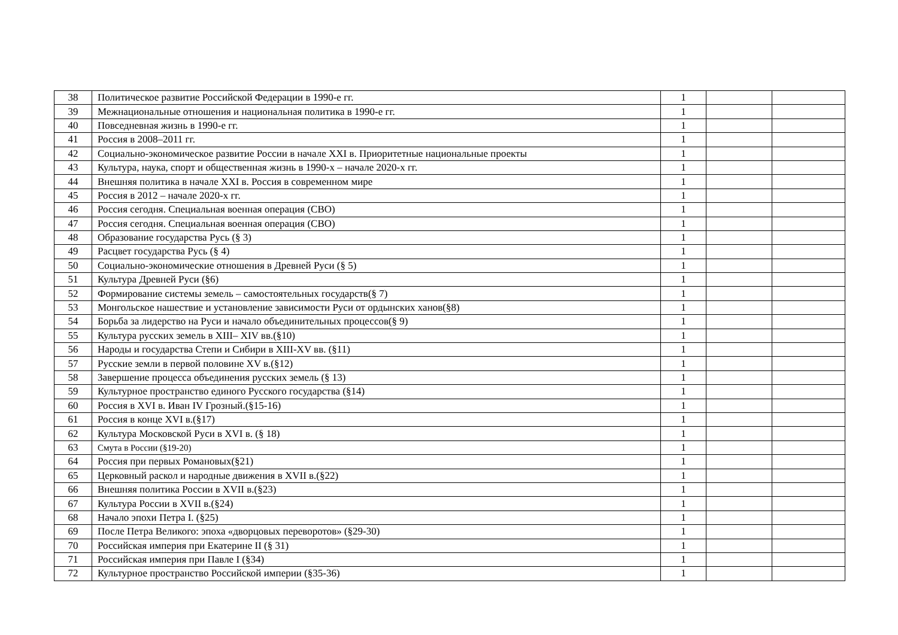| 38 | Политическое развитие Российской Федерации в 1990-е гг. | 1 | | |
| 39 | Межнациональные отношения и национальная политика в 1990-е гг. | 1 | | |
| 40 | Повседневная жизнь в 1990-е гг. | 1 | | |
| 41 | Россия в 2008–2011 гг. | 1 | | |
| 42 | Социально-экономическое развитие России в начале XXI в. Приоритетные национальные проекты | 1 | | |
| 43 | Культура, наука, спорт и общественная жизнь в 1990-х – начале 2020-х гг. | 1 | | |
| 44 | Внешняя политика в начале XXI в. Россия в современном мире | 1 | | |
| 45 | Россия в 2012 – начале 2020-х гг. | 1 | | |
| 46 | Россия сегодня. Специальная военная операция (СВО) | 1 | | |
| 47 | Россия сегодня. Специальная военная операция (СВО) | 1 | | |
| 48 | Образование государства Русь (§ 3) | 1 | | |
| 49 | Расцвет государства Русь (§ 4) | 1 | | |
| 50 | Социально-экономические отношения в Древней Руси (§ 5) | 1 | | |
| 51 | Культура Древней Руси (§6) | 1 | | |
| 52 | Формирование системы земель – самостоятельных государств(§ 7) | 1 | | |
| 53 | Монгольское нашествие и установление зависимости Руси от ордынских ханов(§8) | 1 | | |
| 54 | Борьба за лидерство на Руси и начало объединительных процессов(§ 9) | 1 | | |
| 55 | Культура русских земель в XIII– XIV вв.(§10) | 1 | | |
| 56 | Народы и государства Степи и Сибири в XIII-XV вв. (§11) | 1 | | |
| 57 | Русские земли в первой половине XV в.(§12) | 1 | | |
| 58 | Завершение процесса объединения русских земель (§ 13) | 1 | | |
| 59 | Культурное пространство единого Русского государства (§14) | 1 | | |
| 60 | Россия в XVI в. Иван IV Грозный.(§15-16) | 1 | | |
| 61 | Россия в конце XVI в.(§17) | 1 | | |
| 62 | Культура Московской Руси в XVI в. (§ 18) | 1 | | |
| 63 | Смута в России (§19-20) | 1 | | |
| 64 | Россия при первых Романовых(§21) | 1 | | |
| 65 | Церковный раскол и народные движения в XVII в.(§22) | 1 | | |
| 66 | Внешняя политика России в XVII в.(§23) | 1 | | |
| 67 | Культура России в XVII в.(§24) | 1 | | |
| 68 | Начало эпохи Петра I. (§25) | 1 | | |
| 69 | После Петра Великого: эпоха «дворцовых переворотов» (§29-30) | 1 | | |
| 70 | Российская империя при Екатерине II (§ 31) | 1 | | |
| 71 | Российская империя при Павле I (§34) | 1 | | |
| 72 | Культурное пространство Российской империи (§35-36) | 1 | | |